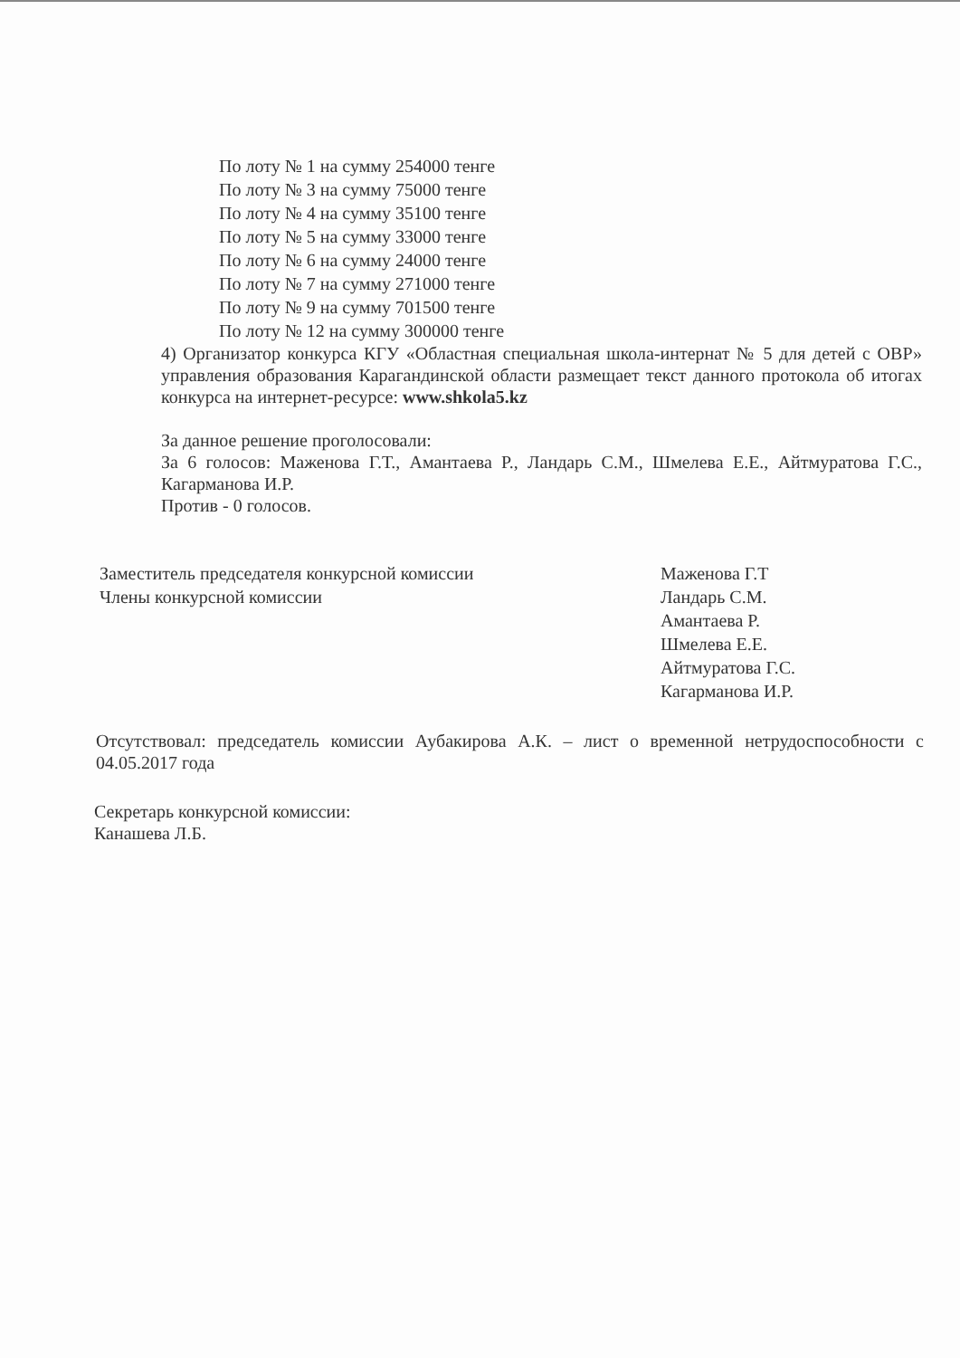По лоту № 1 на сумму 254000 тенге
По лоту № 3 на сумму 75000 тенге
По лоту № 4 на сумму 35100 тенге
По лоту № 5 на сумму 33000 тенге
По лоту № 6 на сумму 24000 тенге
По лоту № 7 на сумму 271000 тенге
По лоту № 9 на сумму 701500 тенге
По лоту № 12 на сумму 300000 тенге
4) Организатор конкурса КГУ «Областная специальная школа-интернат № 5 для детей с ОВР» управления образования Карагандинской области размещает текст данного протокола об итогах конкурса на интернет-ресурсе: www.shkola5.kz
За данное решение проголосовали:
За 6 голосов: Маженова Г.Т., Амантаева Р., Ландарь С.М., Шмелева Е.Е., Айтмуратова Г.С., Кагарманова И.Р.
Против - 0 голосов.
Заместитель председателя конкурсной комиссии
Члены конкурсной комиссии
Маженова Г.Т
Ландарь С.М.
Амантаева Р.
Шмелева Е.Е.
Айтмуратова Г.С.
Кагарманова И.Р.
Отсутствовал: председатель комиссии Аубакирова А.К. – лист о временной нетрудоспособности с 04.05.2017 года
Секретарь конкурсной комиссии:
Канашева Л.Б.